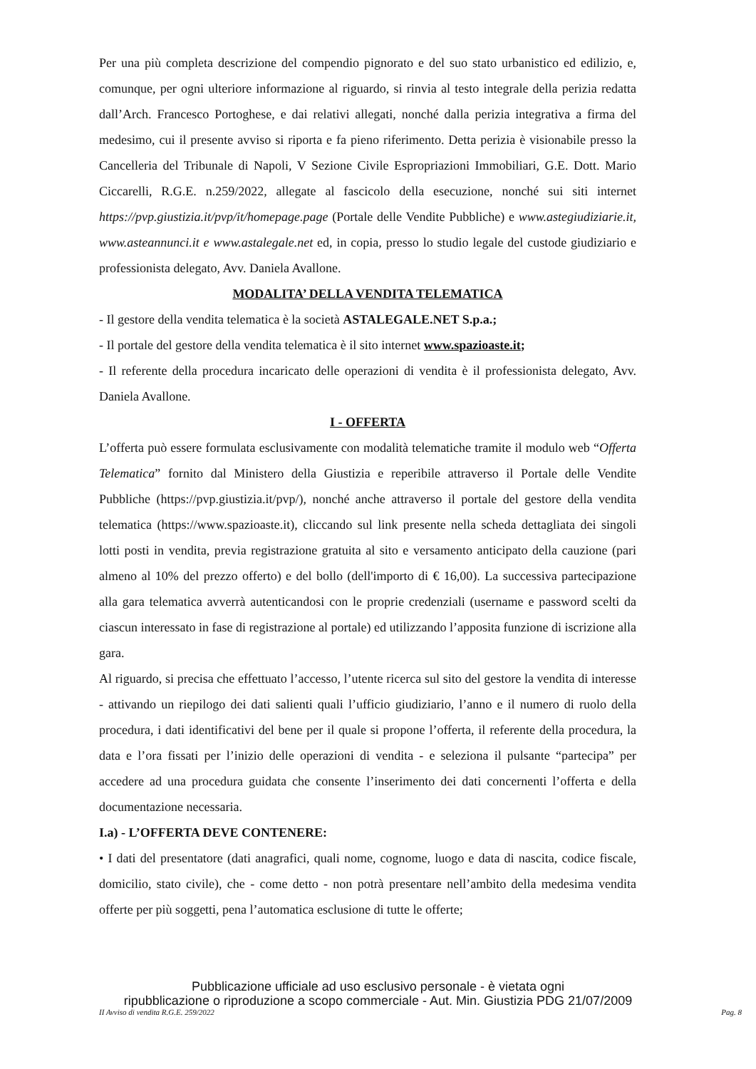Per una più completa descrizione del compendio pignorato e del suo stato urbanistico ed edilizio, e, comunque, per ogni ulteriore informazione al riguardo, si rinvia al testo integrale della perizia redatta dall’Arch. Francesco Portoghese, e dai relativi allegati, nonché dalla perizia integrativa a firma del medesimo, cui il presente avviso si riporta e fa pieno riferimento. Detta perizia è visionabile presso la Cancelleria del Tribunale di Napoli, V Sezione Civile Espropriazioni Immobiliari, G.E. Dott. Mario Ciccarelli, R.G.E. n.259/2022, allegate al fascicolo della esecuzione, nonché sui siti internet https://pvp.giustizia.it/pvp/it/homepage.page (Portale delle Vendite Pubbliche) e www.astegiudiziarie.it, www.asteannunci.it e www.astalegale.net ed, in copia, presso lo studio legale del custode giudiziario e professionista delegato, Avv. Daniela Avallone.
MODALITA’ DELLA VENDITA TELEMATICA
- Il gestore della vendita telematica è la società ASTALEGALE.NET S.p.a.;
- Il portale del gestore della vendita telematica è il sito internet www.spazioaste.it;
- Il referente della procedura incaricato delle operazioni di vendita è il professionista delegato, Avv. Daniela Avallone.
I - OFFERTA
L’offerta può essere formulata esclusivamente con modalità telematiche tramite il modulo web “Offerta Telematica” fornito dal Ministero della Giustizia e reperibile attraverso il Portale delle Vendite Pubbliche (https://pvp.giustizia.it/pvp/), nonché anche attraverso il portale del gestore della vendita telematica (https://www.spazioaste.it), cliccando sul link presente nella scheda dettagliata dei singoli lotti posti in vendita, previa registrazione gratuita al sito e versamento anticipato della cauzione (pari almeno al 10% del prezzo offerto) e del bollo (dell'importo di € 16,00). La successiva partecipazione alla gara telematica avverrà autenticandosi con le proprie credenziali (username e password scelti da ciascun interessato in fase di registrazione al portale) ed utilizzando l’apposita funzione di iscrizione alla gara.
Al riguardo, si precisa che effettuato l’accesso, l’utente ricerca sul sito del gestore la vendita di interesse - attivando un riepilogo dei dati salienti quali l’ufficio giudiziario, l’anno e il numero di ruolo della procedura, i dati identificativi del bene per il quale si propone l’offerta, il referente della procedura, la data e l’ora fissati per l’inizio delle operazioni di vendita - e seleziona il pulsante “partecipa” per accedere ad una procedura guidata che consente l’inserimento dei dati concernenti l’offerta e della documentazione necessaria.
I.a) - L’OFFERTA DEVE CONTENERE:
• I dati del presentatore (dati anagrafici, quali nome, cognome, luogo e data di nascita, codice fiscale, domicilio, stato civile), che - come detto - non potrà presentare nell’ambito della medesima vendita offerte per più soggetti, pena l’automatica esclusione di tutte le offerte;
Pubblicazione ufficiale ad uso esclusivo personale - è vietata ogni
ripubblicazione o riproduzione a scopo commerciale - Aut. Min. Giustizia PDG 21/07/2009
II Avviso di vendita R.G.E. 259/2022 Pag. 8